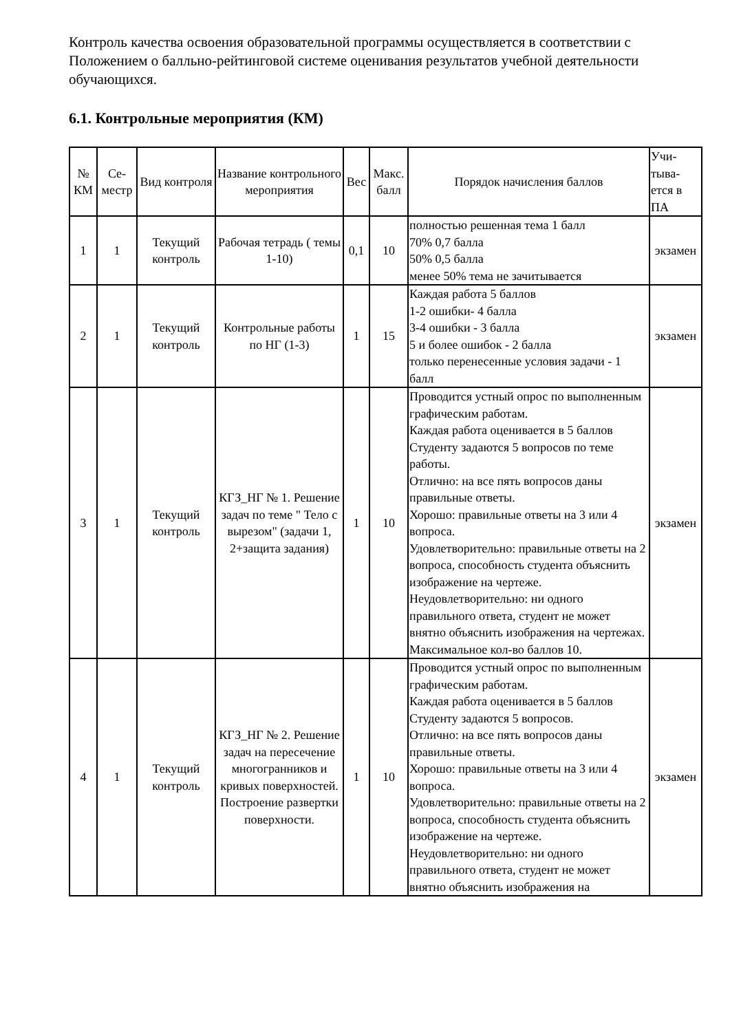Контроль качества освоения образовательной программы осуществляется в соответствии с Положением о балльно-рейтинговой системе оценивания результатов учебной деятельности обучающихся.
6.1. Контрольные мероприятия (КМ)
| № КМ | Се-местр | Вид контроля | Название контрольного мероприятия | Вес | Макс. балл | Порядок начисления баллов | Учи-тыва-ется в ПА |
| --- | --- | --- | --- | --- | --- | --- | --- |
| 1 | 1 | Текущий контроль | Рабочая тетрадь ( темы 1-10) | 0,1 | 10 | полностью решенная тема 1 балл 70% 0,7 балла 50% 0,5 балла менее 50% тема не зачитывается | экзамен |
| 2 | 1 | Текущий контроль | Контрольные работы по НГ (1-3) | 1 | 15 | Каждая работа 5 баллов 1-2 ошибки- 4 балла 3-4 ошибки - 3 балла 5 и более ошибок - 2 балла только перенесенные условия задачи - 1 балл | экзамен |
| 3 | 1 | Текущий контроль | КГЗ_НГ № 1. Решение задач по теме " Тело с вырезом" (задачи 1, 2+защита задания) | 1 | 10 | Проводится устный опрос по выполненным графическим работам. Каждая работа оценивается в 5 баллов Студенту задаются 5 вопросов по теме работы. Отлично: на все пять вопросов даны правильные ответы. Хорошо: правильные ответы на 3 или 4 вопроса. Удовлетворительно: правильные ответы на 2 вопроса, способность студента объяснить изображение на чертеже. Неудовлетворительно: ни одного правильного ответа, студент не может внятно объяснить изображения на чертежах. Максимальное кол-во баллов 10. | экзамен |
| 4 | 1 | Текущий контроль | КГЗ_НГ № 2. Решение задач на пересечение многогранников и кривых поверхностей. Построение развертки поверхности. | 1 | 10 | Проводится устный опрос по выполненным графическим работам. Каждая работа оценивается в 5 баллов Студенту задаются 5 вопросов. Отлично: на все пять вопросов даны правильные ответы. Хорошо: правильные ответы на 3 или 4 вопроса. Удовлетворительно: правильные ответы на 2 вопроса, способность студента объяснить изображение на чертеже. Неудовлетворительно: ни одного правильного ответа, студент не может внятно объяснить изображения на | экзамен |